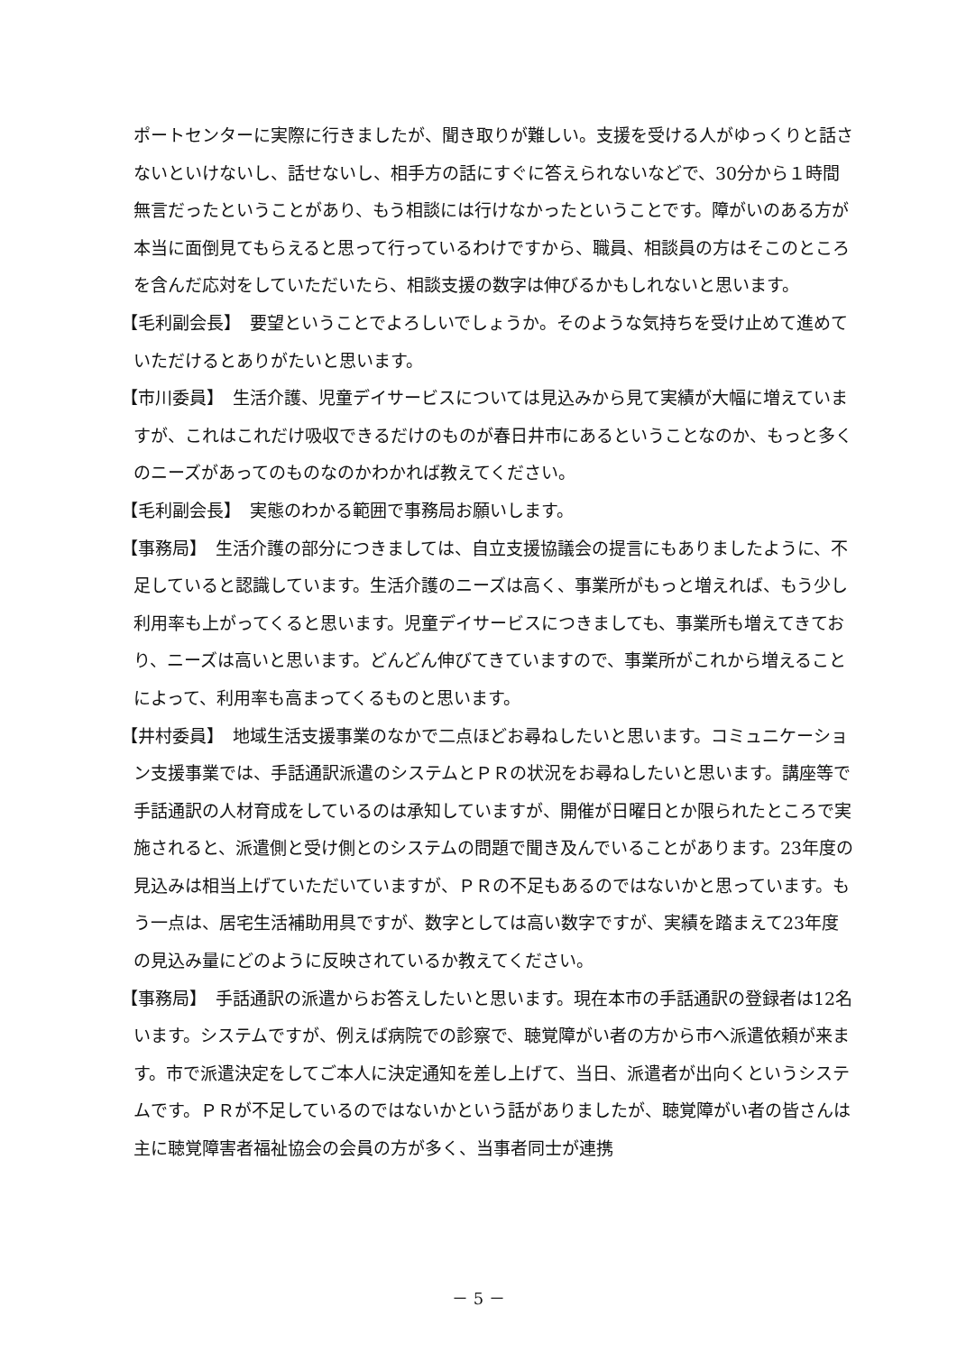ポートセンターに実際に行きましたが、聞き取りが難しい。支援を受ける人がゆっくりと話さないといけないし、話せないし、相手方の話にすぐに答えられないなどで、30分から１時間無言だったということがあり、もう相談には行けなかったということです。障がいのある方が本当に面倒見てもらえると思って行っているわけですから、職員、相談員の方はそこのところを含んだ応対をしていただいたら、相談支援の数字は伸びるかもしれないと思います。
【毛利副会長】　要望ということでよろしいでしょうか。そのような気持ちを受け止めて進めていただけるとありがたいと思います。
【市川委員】　生活介護、児童デイサービスについては見込みから見て実績が大幅に増えていますが、これはこれだけ吸収できるだけのものが春日井市にあるということなのか、もっと多くのニーズがあってのものなのかわかれば教えてください。
【毛利副会長】　実態のわかる範囲で事務局お願いします。
【事務局】　生活介護の部分につきましては、自立支援協議会の提言にもありましたように、不足していると認識しています。生活介護のニーズは高く、事業所がもっと増えれば、もう少し利用率も上がってくると思います。児童デイサービスにつきましても、事業所も増えてきており、ニーズは高いと思います。どんどん伸びてきていますので、事業所がこれから増えることによって、利用率も高まってくるものと思います。
【井村委員】　地域生活支援事業のなかで二点ほどお尋ねしたいと思います。コミュニケーション支援事業では、手話通訳派遣のシステムとＰＲの状況をお尋ねしたいと思います。講座等で手話通訳の人材育成をしているのは承知していますが、開催が日曜日とか限られたところで実施されると、派遣側と受け側とのシステムの問題で聞き及んでいることがあります。23年度の見込みは相当上げていただいていますが、ＰＲの不足もあるのではないかと思っています。もう一点は、居宅生活補助用具ですが、数字としては高い数字ですが、実績を踏まえて23年度の見込み量にどのように反映されているか教えてください。
【事務局】　手話通訳の派遣からお答えしたいと思います。現在本市の手話通訳の登録者は12名います。システムですが、例えば病院での診察で、聴覚障がい者の方から市へ派遣依頼が来ます。市で派遣決定をしてご本人に決定通知を差し上げて、当日、派遣者が出向くというシステムです。ＰＲが不足しているのではないかという話がありましたが、聴覚障がい者の皆さんは主に聴覚障害者福祉協会の会員の方が多く、当事者同士が連携
－ 5 －